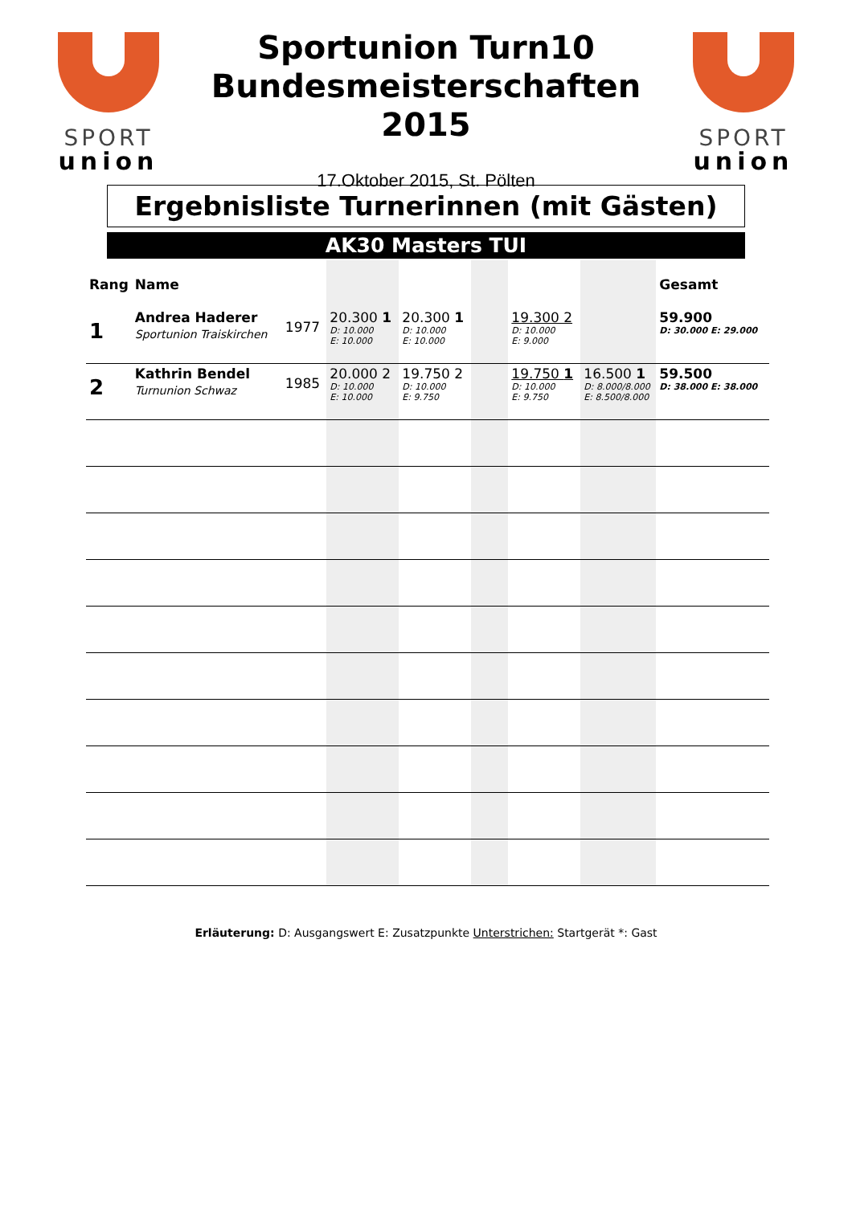SPORT
union
Sportunion Turn10
Bundesmeisterschaften
2015
17.Oktober 2015, St. Pölten
SPORT
union
Ergebnisliste Turnerinnen (mit Gästen)
AK30 Masters TUI
| Rang | Name | | | | | | | Gesamt |
| --- | --- | --- | --- | --- | --- | --- | --- | --- |
| 1 | Andrea Haderer Sportunion Traiskirchen | 1977 | 20.300 1 D: 10.000 E: 10.000 | 20.300 1 D: 10.000 E: 10.000 | | 19.300 2 D: 10.000 E: 9.000 | | 59.900 D: 30.000 E: 29.000 |
| 2 | Kathrin Bendel Turnunion Schwaz | 1985 | 20.000 2 D: 10.000 E: 10.000 | 19.750 2 D: 10.000 E: 9.750 | | 19.750 1 D: 10.000 E: 9.750 | 16.500 1 D: 8.000/8.000 E: 8.500/8.000 | 59.500 D: 38.000 E: 38.000 |
Erläuterung: D: Ausgangswert E: Zusatzpunkte Unterstrichen: Startgerät *: Gast